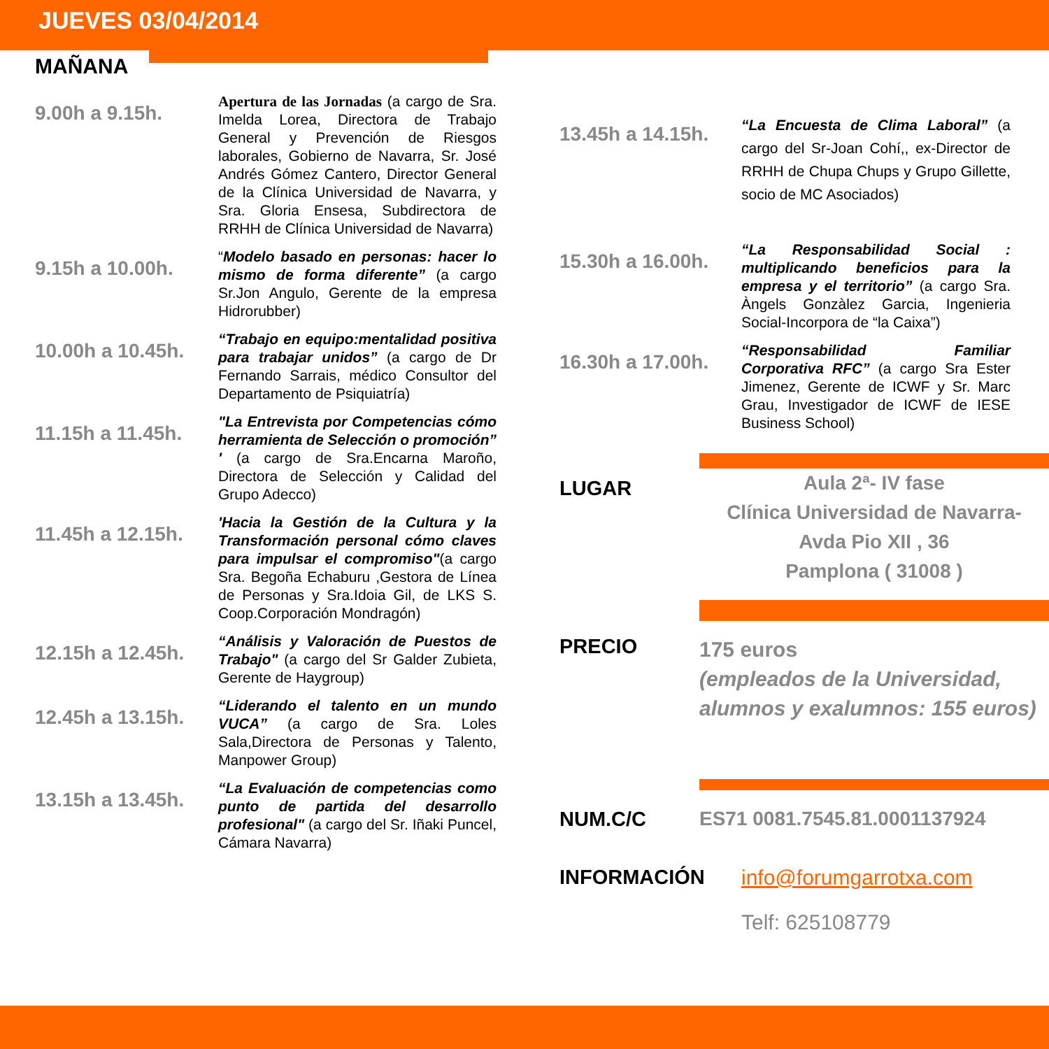JUEVES 03/04/2014
MAÑANA
9.00h a 9.15h.
Apertura de las Jornadas (a cargo de Sra. Imelda Lorea, Directora de Trabajo General y Prevención de Riesgos laborales, Gobierno de Navarra, Sr. José Andrés Gómez Cantero, Director General de la Clínica Universidad de Navarra, y Sra. Gloria Ensesa, Subdirectora de RRHH de Clínica Universidad de Navarra)
9.15h a 10.00h.
“Modelo basado en personas: hacer lo mismo de forma diferente” (a cargo Sr.Jon Angulo, Gerente de la empresa Hidrorubber)
10.00h a 10.45h.
“Trabajo en equipo:mentalidad positiva para trabajar unidos” (a cargo de Dr Fernando Sarrais, médico Consultor del Departamento de Psiquiatría)
11.15h a 11.45h.
"La Entrevista por Competencias cómo herramienta de Selección o promoción” ' (a cargo de Sra.Encarna Maroño, Directora de Selección y Calidad del Grupo Adecco)
11.45h a 12.15h.
'Hacia la Gestión de la Cultura y la Transformación personal cómo claves para impulsar el compromiso"(a cargo Sra. Begoña Echaburu ,Gestora de Línea de Personas y Sra.Idoia Gil, de LKS S. Coop.Corporación Mondragón)
12.15h a 12.45h.
“Análisis y Valoración de Puestos de Trabajo" (a cargo del Sr Galder Zubieta, Gerente de Haygroup)
12.45h a 13.15h.
“Liderando el talento en un mundo VUCA” (a cargo de Sra. Loles Sala,Directora de Personas y Talento, Manpower Group)
13.15h a 13.45h.
“La Evaluación de competencias como punto de partida del desarrollo profesional" (a cargo del Sr. Iñaki Puncel, Cámara Navarra)
13.45h a 14.15h.
“La Encuesta de Clima Laboral” (a cargo del Sr-Joan Cohí,, ex-Director de RRHH de Chupa Chups y Grupo Gillette, socio de MC Asociados)
15.30h a 16.00h.
“La Responsabilidad Social : multiplicando beneficios para la empresa y el territorio” (a cargo Sra. Àngels Gonzàlez Garcia, Ingenieria Social-Incorpora de “la Caixa”)
16.30h a 17.00h.
“Responsabilidad Familiar Corporativa RFC” (a cargo Sra Ester Jimenez, Gerente de ICWF y Sr. Marc Grau, Investigador de ICWF de IESE Business School)
LUGAR
Aula 2ª- IV fase
Clínica Universidad de Navarra-
Avda Pio XII , 36
Pamplona ( 31008 )
PRECIO
175 euros
(empleados de la Universidad, alumnos y exalumnos: 155 euros)
NUM.C/C ES71 0081.7545.81.0001137924
INFORMACIÓN info@forumgarrotxa.com
Telf: 625108779